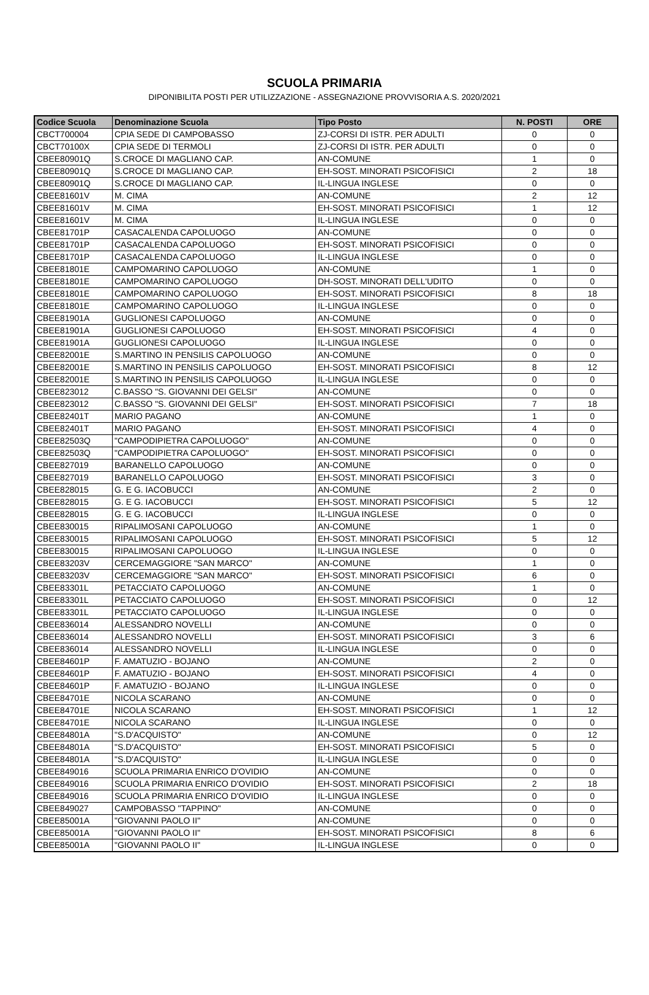SCUOLA PRIMARIA
DIPONIBILITA POSTI PER UTILIZZAZIONE - ASSEGNAZIONE PROVVISORIA A.S. 2020/2021
| Codice Scuola | Denominazione Scuola | Tipo Posto | N. POSTI | ORE |
| --- | --- | --- | --- | --- |
| CBCT700004 | CPIA SEDE DI CAMPOBASSO | ZJ-CORSI DI ISTR. PER ADULTI | 0 | 0 |
| CBCT70100X | CPIA SEDE DI TERMOLI | ZJ-CORSI DI ISTR. PER ADULTI | 0 | 0 |
| CBEE80901Q | S.CROCE DI MAGLIANO CAP. | AN-COMUNE | 1 | 0 |
| CBEE80901Q | S.CROCE DI MAGLIANO CAP. | EH-SOST. MINORATI PSICOFISICI | 2 | 18 |
| CBEE80901Q | S.CROCE DI MAGLIANO CAP. | IL-LINGUA INGLESE | 0 | 0 |
| CBEE81601V | M. CIMA | AN-COMUNE | 2 | 12 |
| CBEE81601V | M. CIMA | EH-SOST. MINORATI PSICOFISICI | 1 | 12 |
| CBEE81601V | M. CIMA | IL-LINGUA INGLESE | 0 | 0 |
| CBEE81701P | CASACALENDA CAPOLUOGO | AN-COMUNE | 0 | 0 |
| CBEE81701P | CASACALENDA CAPOLUOGO | EH-SOST. MINORATI PSICOFISICI | 0 | 0 |
| CBEE81701P | CASACALENDA CAPOLUOGO | IL-LINGUA INGLESE | 0 | 0 |
| CBEE81801E | CAMPOMARINO CAPOLUOGO | AN-COMUNE | 1 | 0 |
| CBEE81801E | CAMPOMARINO CAPOLUOGO | DH-SOST. MINORATI DELL'UDITO | 0 | 0 |
| CBEE81801E | CAMPOMARINO CAPOLUOGO | EH-SOST. MINORATI PSICOFISICI | 8 | 18 |
| CBEE81801E | CAMPOMARINO CAPOLUOGO | IL-LINGUA INGLESE | 0 | 0 |
| CBEE81901A | GUGLIONESI CAPOLUOGO | AN-COMUNE | 0 | 0 |
| CBEE81901A | GUGLIONESI CAPOLUOGO | EH-SOST. MINORATI PSICOFISICI | 4 | 0 |
| CBEE81901A | GUGLIONESI CAPOLUOGO | IL-LINGUA INGLESE | 0 | 0 |
| CBEE82001E | S.MARTINO IN PENSILIS CAPOLUOGO | AN-COMUNE | 0 | 0 |
| CBEE82001E | S.MARTINO IN PENSILIS CAPOLUOGO | EH-SOST. MINORATI PSICOFISICI | 8 | 12 |
| CBEE82001E | S.MARTINO IN PENSILIS CAPOLUOGO | IL-LINGUA INGLESE | 0 | 0 |
| CBEE823012 | C.BASSO "S. GIOVANNI DEI GELSI" | AN-COMUNE | 0 | 0 |
| CBEE823012 | C.BASSO "S. GIOVANNI DEI GELSI" | EH-SOST. MINORATI PSICOFISICI | 7 | 18 |
| CBEE82401T | MARIO PAGANO | AN-COMUNE | 1 | 0 |
| CBEE82401T | MARIO PAGANO | EH-SOST. MINORATI PSICOFISICI | 4 | 0 |
| CBEE82503Q | "CAMPODIPIETRA CAPOLUOGO" | AN-COMUNE | 0 | 0 |
| CBEE82503Q | "CAMPODIPIETRA CAPOLUOGO" | EH-SOST. MINORATI PSICOFISICI | 0 | 0 |
| CBEE827019 | BARANELLO CAPOLUOGO | AN-COMUNE | 0 | 0 |
| CBEE827019 | BARANELLO CAPOLUOGO | EH-SOST. MINORATI PSICOFISICI | 3 | 0 |
| CBEE828015 | G. E G. IACOBUCCI | AN-COMUNE | 2 | 0 |
| CBEE828015 | G. E G. IACOBUCCI | EH-SOST. MINORATI PSICOFISICI | 5 | 12 |
| CBEE828015 | G. E G. IACOBUCCI | IL-LINGUA INGLESE | 0 | 0 |
| CBEE830015 | RIPALIMOSANI CAPOLUOGO | AN-COMUNE | 1 | 0 |
| CBEE830015 | RIPALIMOSANI CAPOLUOGO | EH-SOST. MINORATI PSICOFISICI | 5 | 12 |
| CBEE830015 | RIPALIMOSANI CAPOLUOGO | IL-LINGUA INGLESE | 0 | 0 |
| CBEE83203V | CERCEMAGGIORE "SAN MARCO" | AN-COMUNE | 1 | 0 |
| CBEE83203V | CERCEMAGGIORE "SAN MARCO" | EH-SOST. MINORATI PSICOFISICI | 6 | 0 |
| CBEE83301L | PETACCIATO CAPOLUOGO | AN-COMUNE | 1 | 0 |
| CBEE83301L | PETACCIATO CAPOLUOGO | EH-SOST. MINORATI PSICOFISICI | 0 | 12 |
| CBEE83301L | PETACCIATO CAPOLUOGO | IL-LINGUA INGLESE | 0 | 0 |
| CBEE836014 | ALESSANDRO NOVELLI | AN-COMUNE | 0 | 0 |
| CBEE836014 | ALESSANDRO NOVELLI | EH-SOST. MINORATI PSICOFISICI | 3 | 6 |
| CBEE836014 | ALESSANDRO NOVELLI | IL-LINGUA INGLESE | 0 | 0 |
| CBEE84601P | F. AMATUZIO - BOJANO | AN-COMUNE | 2 | 0 |
| CBEE84601P | F. AMATUZIO - BOJANO | EH-SOST. MINORATI PSICOFISICI | 4 | 0 |
| CBEE84601P | F. AMATUZIO - BOJANO | IL-LINGUA INGLESE | 0 | 0 |
| CBEE84701E | NICOLA SCARANO | AN-COMUNE | 0 | 0 |
| CBEE84701E | NICOLA SCARANO | EH-SOST. MINORATI PSICOFISICI | 1 | 12 |
| CBEE84701E | NICOLA SCARANO | IL-LINGUA INGLESE | 0 | 0 |
| CBEE84801A | "S.D'ACQUISTO" | AN-COMUNE | 0 | 12 |
| CBEE84801A | "S.D'ACQUISTO" | EH-SOST. MINORATI PSICOFISICI | 5 | 0 |
| CBEE84801A | "S.D'ACQUISTO" | IL-LINGUA INGLESE | 0 | 0 |
| CBEE849016 | SCUOLA PRIMARIA ENRICO D'OVIDIO | AN-COMUNE | 0 | 0 |
| CBEE849016 | SCUOLA PRIMARIA ENRICO D'OVIDIO | EH-SOST. MINORATI PSICOFISICI | 2 | 18 |
| CBEE849016 | SCUOLA PRIMARIA ENRICO D'OVIDIO | IL-LINGUA INGLESE | 0 | 0 |
| CBEE849027 | CAMPOBASSO "TAPPINO" | AN-COMUNE | 0 | 0 |
| CBEE85001A | "GIOVANNI PAOLO II" | AN-COMUNE | 0 | 0 |
| CBEE85001A | "GIOVANNI PAOLO II" | EH-SOST. MINORATI PSICOFISICI | 8 | 6 |
| CBEE85001A | "GIOVANNI PAOLO II" | IL-LINGUA INGLESE | 0 | 0 |